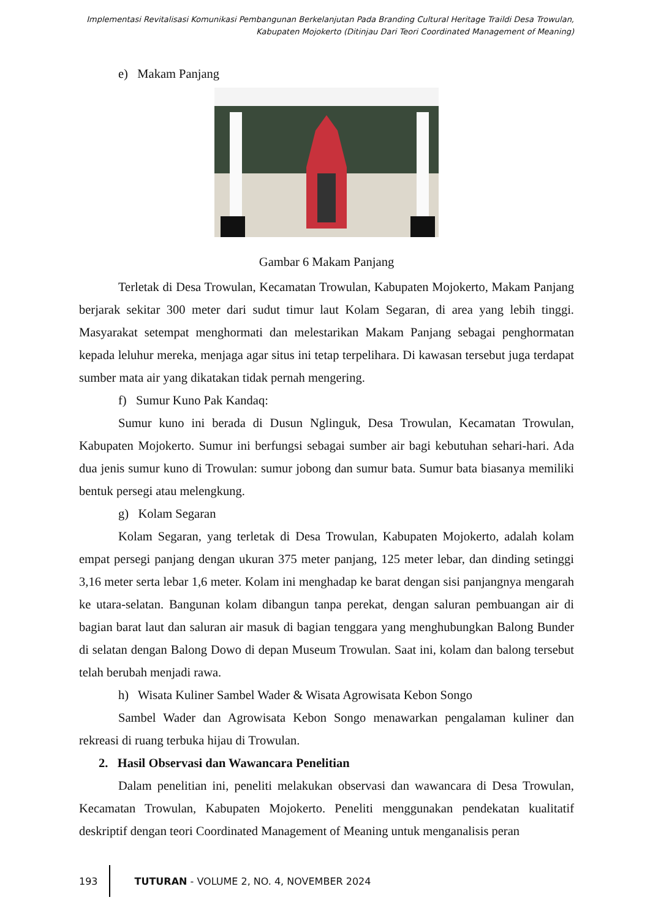Implementasi Revitalisasi Komunikasi Pembangunan Berkelanjutan Pada Branding Cultural Heritage Traildi Desa Trowulan, Kabupaten Mojokerto (Ditinjau Dari Teori Coordinated Management of Meaning)
e) Makam Panjang
Gambar 6 Makam Panjang
Terletak di Desa Trowulan, Kecamatan Trowulan, Kabupaten Mojokerto, Makam Panjang berjarak sekitar 300 meter dari sudut timur laut Kolam Segaran, di area yang lebih tinggi. Masyarakat setempat menghormati dan melestarikan Makam Panjang sebagai penghormatan kepada leluhur mereka, menjaga agar situs ini tetap terpelihara. Di kawasan tersebut juga terdapat sumber mata air yang dikatakan tidak pernah mengering.
f) Sumur Kuno Pak Kandaq:
Sumur kuno ini berada di Dusun Nglinguk, Desa Trowulan, Kecamatan Trowulan, Kabupaten Mojokerto. Sumur ini berfungsi sebagai sumber air bagi kebutuhan sehari-hari. Ada dua jenis sumur kuno di Trowulan: sumur jobong dan sumur bata. Sumur bata biasanya memiliki bentuk persegi atau melengkung.
g) Kolam Segaran
Kolam Segaran, yang terletak di Desa Trowulan, Kabupaten Mojokerto, adalah kolam empat persegi panjang dengan ukuran 375 meter panjang, 125 meter lebar, dan dinding setinggi 3,16 meter serta lebar 1,6 meter. Kolam ini menghadap ke barat dengan sisi panjangnya mengarah ke utara-selatan. Bangunan kolam dibangun tanpa perekat, dengan saluran pembuangan air di bagian barat laut dan saluran air masuk di bagian tenggara yang menghubungkan Balong Bunder di selatan dengan Balong Dowo di depan Museum Trowulan. Saat ini, kolam dan balong tersebut telah berubah menjadi rawa.
h) Wisata Kuliner Sambel Wader & Wisata Agrowisata Kebon Songo
Sambel Wader dan Agrowisata Kebon Songo menawarkan pengalaman kuliner dan rekreasi di ruang terbuka hijau di Trowulan.
2. Hasil Observasi dan Wawancara Penelitian
Dalam penelitian ini, peneliti melakukan observasi dan wawancara di Desa Trowulan, Kecamatan Trowulan, Kabupaten Mojokerto. Peneliti menggunakan pendekatan kualitatif deskriptif dengan teori Coordinated Management of Meaning untuk menganalisis peran
193
TUTURAN - VOLUME 2, NO. 4, NOVEMBER 2024